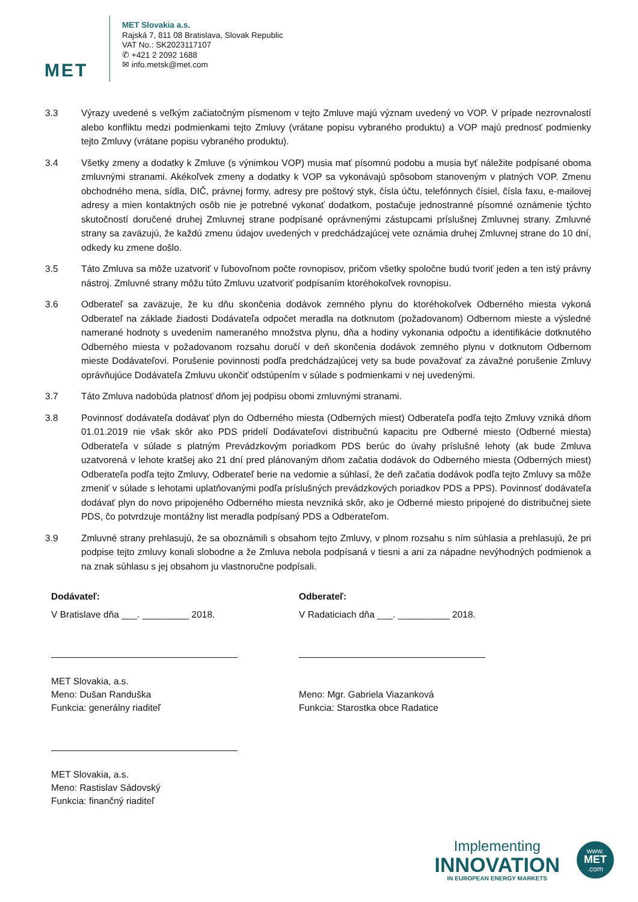MET
MET Slovakia a.s.
Rajská 7, 811 08 Bratislava, Slovak Republic
VAT No.: SK2023117107
✆ +421 2 2092 1688
✉ info.metsk@met.com
3.3 Výrazy uvedené s veľkým začiatočným písmenom v tejto Zmluve majú význam uvedený vo VOP. V prípade nezrovnalostí alebo konfliktu medzi podmienkami tejto Zmluvy (vrátane popisu vybraného produktu) a VOP majú prednosť podmienky tejto Zmluvy (vrátane popisu vybraného produktu).
3.4 Všetky zmeny a dodatky k Zmluve (s výnimkou VOP) musia mať písomnú podobu a musia byť náležite podpísané oboma zmluvnými stranami. Akékoľvek zmeny a dodatky k VOP sa vykonávajú spôsobom stanoveným v platných VOP. Zmenu obchodného mena, sídla, DIČ, právnej formy, adresy pre poštový styk, čísla účtu, telefónnych čísiel, čísla faxu, e-mailovej adresy a mien kontaktných osôb nie je potrebné vykonať dodatkom, postačuje jednostranné písomné oznámenie týchto skutočností doručené druhej Zmluvnej strane podpísané oprávnenými zástupcami príslušnej Zmluvnej strany. Zmluvné strany sa zaväzujú, že každú zmenu údajov uvedených v predchádzajúcej vete oznámia druhej Zmluvnej strane do 10 dní, odkedy ku zmene došlo.
3.5 Táto Zmluva sa môže uzatvoriť v ľubovoľnom počte rovnopisov, pričom všetky spoločne budú tvoriť jeden a ten istý právny nástroj. Zmluvné strany môžu túto Zmluvu uzatvoriť podpísaním ktoréhokoľvek rovnopisu.
3.6 Odberateľ sa zaväzuje, že ku dňu skončenia dodávok zemného plynu do ktoréhokoľvek Odberného miesta vykoná Odberateľ na základe žiadosti Dodávateľa odpočet meradla na dotknutom (požadovanom) Odbernom mieste a výsledné namerané hodnoty s uvedením nameraného množstva plynu, dňa a hodiny vykonania odpočtu a identifikácie dotknutého Odberného miesta v požadovanom rozsahu doručí v deň skončenia dodávok zemného plynu v dotknutom Odbernom mieste Dodávateľovi. Porušenie povinnosti podľa predchádzajúcej vety sa bude považovať za závažné porušenie Zmluvy oprávňujúce Dodávateľa Zmluvu ukončiť odstúpením v súlade s podmienkami v nej uvedenými.
3.7 Táto Zmluva nadobúda platnosť dňom jej podpisu obomi zmluvnými stranami.
3.8 Povinnosť dodávateľa dodávať plyn do Odberného miesta (Odberných miest) Odberateľa podľa tejto Zmluvy vzniká dňom 01.01.2019 nie však skôr ako PDS pridelí Dodávateľovi distribučnú kapacitu pre Odberné miesto (Odberné miesta) Odberateľa v súlade s platným Prevádzkovým poriadkom PDS berúc do úvahy príslušné lehoty (ak bude Zmluva uzatvorená v lehote kratšej ako 21 dní pred plánovaným dňom začatia dodávok do Odberného miesta (Odberných miest) Odberateľa podľa tejto Zmluvy, Odberateľ berie na vedomie a súhlasí, že deň začatia dodávok podľa tejto Zmluvy sa môže zmeniť v súlade s lehotami uplatňovanými podľa príslušných prevádzkových poriadkov PDS a PPS). Povinnosť dodávateľa dodávať plyn do novo pripojeného Odberného miesta nevzniká skôr, ako je Odberné miesto pripojené do distribučnej siete PDS, čo potvrdzuje montážny list meradla podpísaný PDS a Odberateľom.
3.9 Zmluvné strany prehlasujú, že sa oboznámili s obsahom tejto Zmluvy, v plnom rozsahu s ním súhlasia a prehlasujú, že pri podpise tejto zmluvy konali slobodne a že Zmluva nebola podpísaná v tiesni a ani za nápadne nevýhodných podmienok a na znak súhlasu s jej obsahom ju vlastnoručne podpísali.
Dodávateľ:
V Bratislave dňa ___. _________ 2018.
MET Slovakia, a.s.
Meno: Dušan Randuška
Funkcia: generálny riaditeľ
MET Slovakia, a.s.
Meno: Rastislav Sádovský
Funkcia: finančný riaditeľ
Odberateľ:
V Radaticiach dňa ___. __________ 2018.
Meno: Mgr. Gabriela Viazanková
Funkcia: Starostka obce Radatice
Implementing
INNOVATION
IN EUROPEAN ENERGY MARKETS
www.
MET
.com